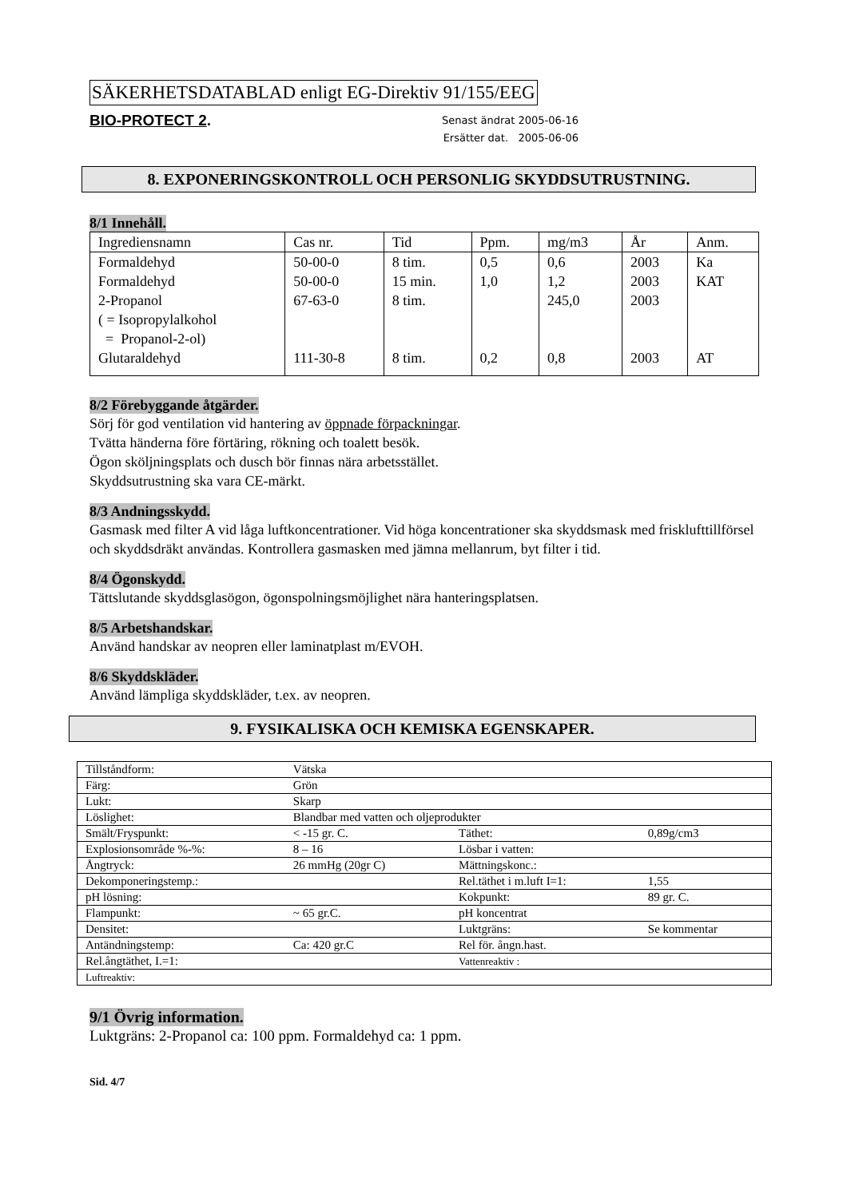SÄKERHETSDATABLAD enligt EG-Direktiv 91/155/EEG
BIO-PROTECT 2.
Senast ändrat 2005-06-16
Ersätter dat. 2005-06-06
8. EXPONERINGSKONTROLL OCH PERSONLIG SKYDDSUTRUSTNING.
8/1 Innehåll.
| Ingrediensnamn | Cas nr. | Tid | Ppm. | mg/m3 | År | Anm. |
| Formaldehyd | 50-00-0 | 8 tim. | 0,5 | 0,6 | 2003 | Ka |
| Formaldehyd | 50-00-0 | 15 min. | 1,0 | 1,2 | 2003 | KAT |
| 2-Propanol ( = Isopropylalkohol = Propanol-2-ol) | 67-63-0 | 8 tim. | | 245,0 | 2003 | |
| Glutaraldehyd | 111-30-8 | 8 tim. | 0,2 | 0,8 | 2003 | AT |
8/2 Förebyggande åtgärder.
Sörj för god ventilation vid hantering av öppnade förpackningar.
Tvätta händerna före förtäring, rökning och toalett besök.
Ögon sköljningsplats och dusch bör finnas nära arbetsstället.
Skyddsutrustning ska vara CE-märkt.
8/3 Andningsskydd.
Gasmask med filter A vid låga luftkoncentrationer. Vid höga koncentrationer ska skyddsmask med frisklufttillförsel och skyddsdräkt användas. Kontrollera gasmasken med jämna mellanrum, byt filter i tid.
8/4 Ögonskydd.
Tättslutande skyddsglasögon, ögonspolningsmöjlighet nära hanteringsplatsen.
8/5 Arbetshandskar.
Använd handskar av neopren eller laminatplast m/EVOH.
8/6 Skyddskläder.
Använd lämpliga skyddskläder, t.ex. av neopren.
9. FYSIKALISKA OCH KEMISKA EGENSKAPER.
| Tillståndform: | Vätska | | |
| Färg: | Grön | | |
| Lukt: | Skarp | | |
| Löslighet: | Blandbar med vatten och oljeprodukter | | |
| Smält/Fryspunkt: | < -15 gr. C. | Täthet: | 0,89g/cm3 |
| Explosionsområde %-%: | 8 – 16 | Lösbar i vatten: | |
| Ångtryck: | 26 mmHg (20gr C) | Mättningskonc.: | |
| Dekomponeringstemp.: | | Rel.täthet i m.luft I=1: | 1,55 |
| pH lösning: | | Kokpunkt: | 89 gr. C. |
| Flampunkt: | ~ 65 gr.C. | pH koncentrat | |
| Densitet: | | Luktgräns: | Se kommentar |
| Antändningstemp: | Ca: 420 gr.C | Rel för. ångn.hast. | |
| Rel.ångtäthet, I.=1: | | Vattenreaktiv : | |
| Luftreaktiv: | | | |
9/1 Övrig information.
Luktgräns: 2-Propanol ca: 100 ppm. Formaldehyd ca: 1 ppm.
Sid. 4/7